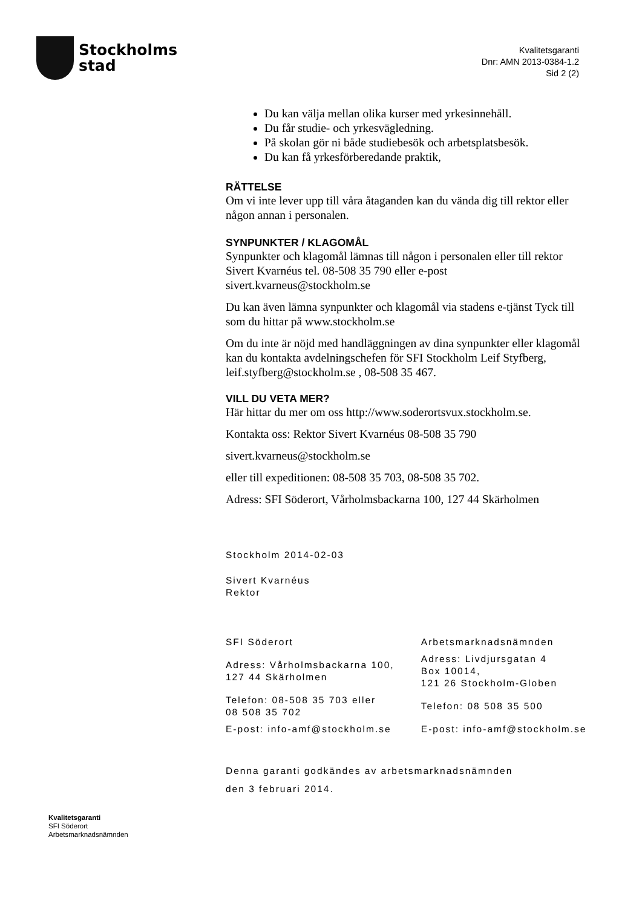Stockholms
stad
Kvalitetsgaranti
Dnr: AMN 2013-0384-1.2
Sid 2 (2)
Du kan välja mellan olika kurser med yrkesinnehåll.
Du får studie- och yrkesvägledning.
På skolan gör ni både studiebesök och arbetsplatsbesök.
Du kan få yrkesförberedande praktik,
RÄTTELSE
Om vi inte lever upp till våra åtaganden kan du vända dig till rektor eller någon annan i personalen.
SYNPUNKTER / KLAGOMÅL
Synpunkter och klagomål lämnas till någon i personalen eller till rektor Sivert Kvarnéus tel. 08-508 35 790 eller e-post sivert.kvarneus@stockholm.se
Du kan även lämna synpunkter och klagomål via stadens e-tjänst Tyck till som du hittar på www.stockholm.se
Om du inte är nöjd med handläggningen av dina synpunkter eller klagomål kan du kontakta avdelningschefen för SFI Stockholm Leif Styfberg, leif.styfberg@stockholm.se , 08-508 35 467.
VILL DU VETA MER?
Här hittar du mer om oss http://www.soderortsvux.stockholm.se.
Kontakta oss: Rektor Sivert Kvarnéus 08-508 35 790
sivert.kvarneus@stockholm.se
eller till expeditionen: 08-508 35 703, 08-508 35 702.
Adress: SFI Söderort, Vårholmsbackarna 100, 127 44 Skärholmen
Stockholm 2014-02-03
Sivert Kvarnéus
Rektor
| SFI Söderort | Arbetsmarknadsnämnden |
| Adress: Vårholmsbackarna 100, 127 44 Skärholmen | Adress: Livdjursgatan 4 Box 10014, 121 26 Stockholm-Globen |
| Telefon: 08-508 35 703 eller 08 508 35 702 | Telefon: 08 508 35 500 |
| E-post: info-amf@stockholm.se | E-post: info-amf@stockholm.se |
Denna garanti godkändes av arbetsmarknadsnämnden
den 3 februari 2014.
Kvalitetsgaranti
SFI Söderort
Arbetsmarknadsnämnden